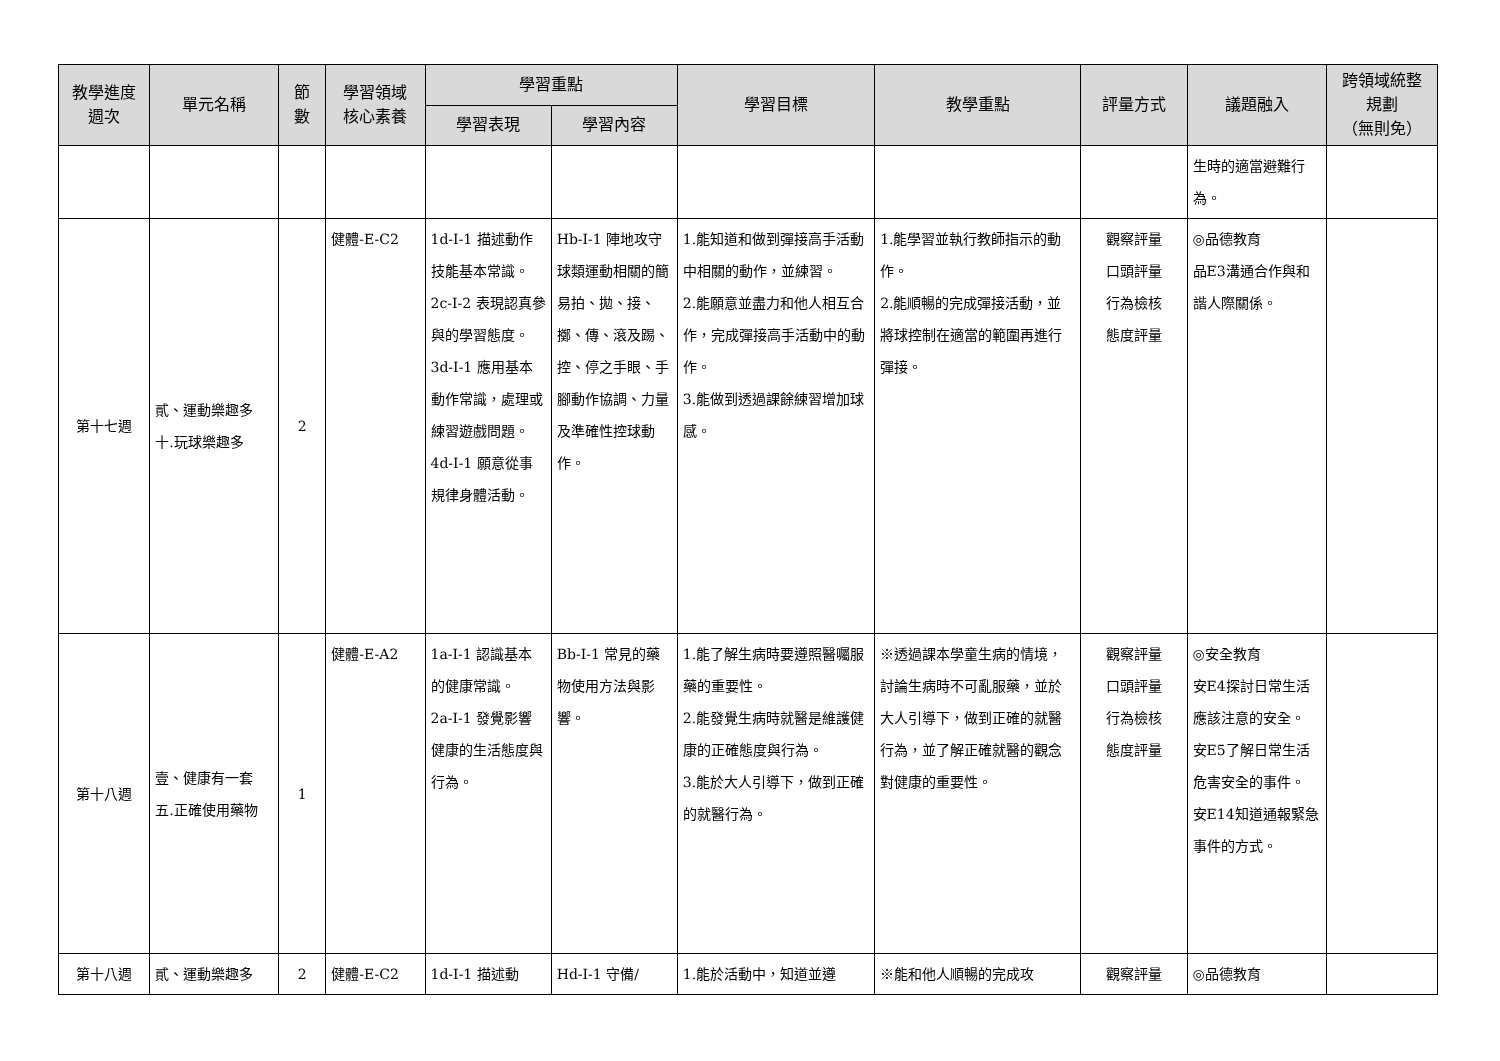| 教學進度 週次 | 單元名稱 | 節 數 | 學習領域 核心素養 | 學習重點 | | 學習目標 | 教學重點 | 評量方式 | 議題融入 | 跨領域統整 規劃 （無則免） |
| --- | --- | --- | --- | --- | --- | --- | --- | --- | --- | --- |
| | | | | 學習表現 | 學習內容 | | | | | |
| | | | | | | | | | 生時的適當避難行為。 | |
| 第十七週 | 貳、運動樂趣多 十.玩球樂趣多 | 2 | 健體-E-C2 | 1d-I-1 描述動作技能基本常識。 2c-I-2 表現認真參與的學習態度。 3d-I-1 應用基本動作常識，處理或練習遊戲問題。 4d-I-1 願意從事規律身體活動。 | Hb-I-1 陣地攻守球類運動相關的簡易拍、拋、接、擲、傳、滾及踢、控、停之手眼、手腳動作協調、力量及準確性控球動作。 | 1.能知道和做到彈接高手活動中相關的動作，並練習。 2.能願意並盡力和他人相互合作，完成彈接高手活動中的動作。 3.能做到透過課餘練習增加球感。 | 1.能學習並執行教師指示的動作。 2.能順暢的完成彈接活動，並將球控制在適當的範圍再進行彈接。 | 觀察評量 口頭評量 行為檢核 態度評量 | ◎品德教育 品E3溝通合作與和諧人際關係。 | |
| 第十八週 | 壹、健康有一套 五.正確使用藥物 | 1 | 健體-E-A2 | 1a-I-1 認識基本的健康常識。 2a-I-1 發覺影響健康的生活態度與行為。 | Bb-I-1 常見的藥物使用方法與影響。 | 1.能了解生病時要遵照醫囑服藥的重要性。 2.能發覺生病時就醫是維護健康的正確態度與行為。 3.能於大人引導下，做到正確的就醫行為。 | ※透過課本學童生病的情境，討論生病時不可亂服藥，並於大人引導下，做到正確的就醫行為，並了解正確就醫的觀念對健康的重要性。 | 觀察評量 口頭評量 行為檢核 態度評量 | ◎安全教育 安E4探討日常生活應該注意的安全。 安E5了解日常生活危害安全的事件。 安E14知道通報緊急事件的方式。 | |
| 第十八週 | 貳、運動樂趣多 | 2 | 健體-E-C2 | 1d-I-1 描述動 | Hd-I-1 守備/ | 1.能於活動中，知道並遵 | ※能和他人順暢的完成攻 | 觀察評量 | ◎品德教育 | |